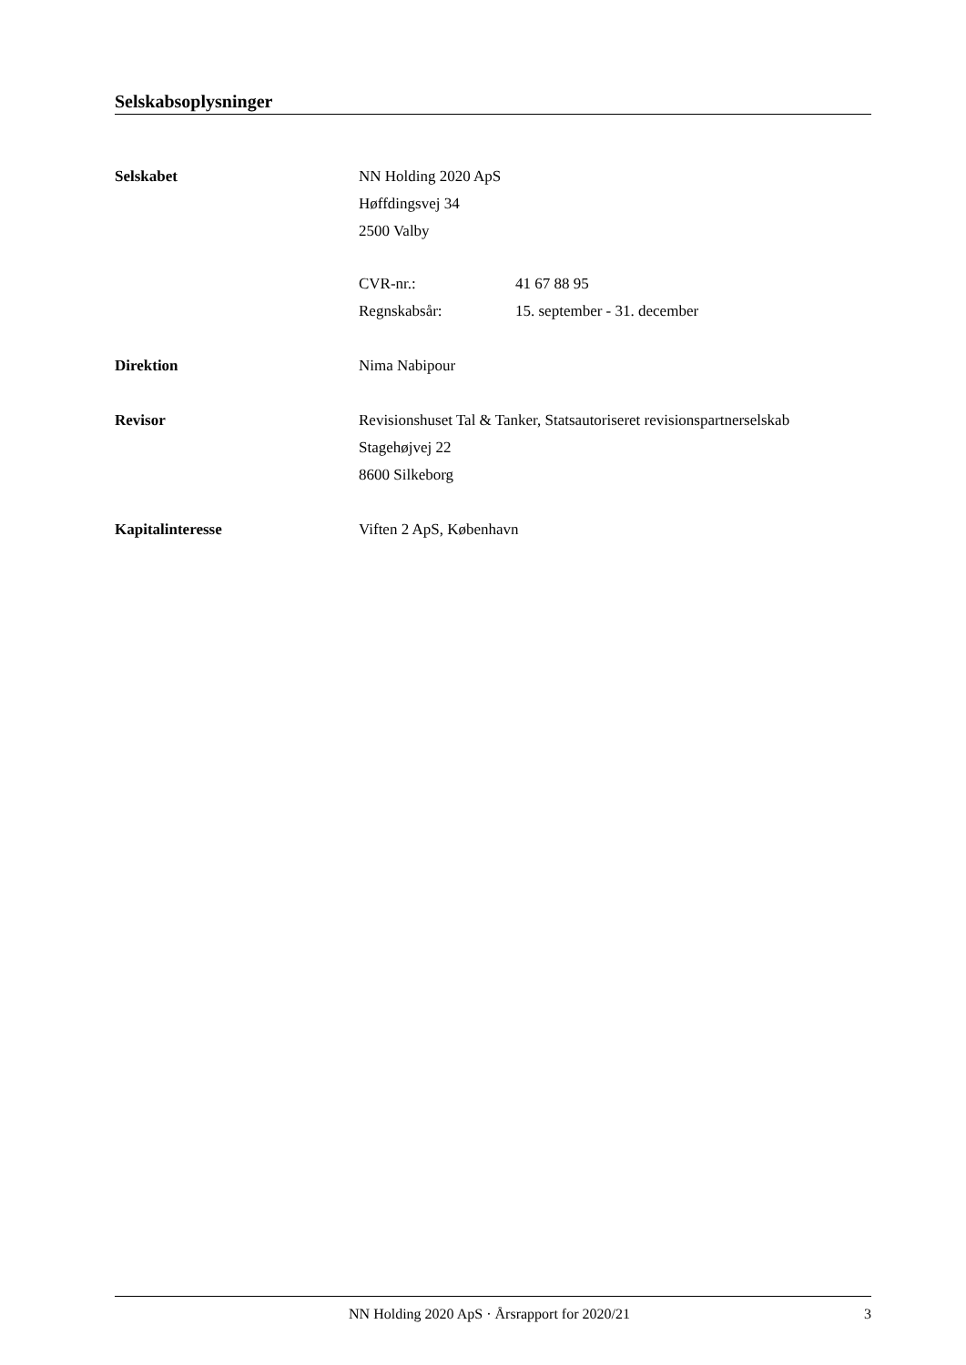Selskabsoplysninger
Selskabet
NN Holding 2020 ApS
Høffdingsvej 34
2500 Valby
CVR-nr.: 41 67 88 95
Regnskabsår: 15. september - 31. december
Direktion
Nima Nabipour
Revisor
Revisionshuset Tal & Tanker, Statsautoriseret revisionspartnerselskab
Stagehøjvej 22
8600 Silkeborg
Kapitalinteresse
Viften 2 ApS, København
NN Holding 2020 ApS · Årsrapport for 2020/21 3